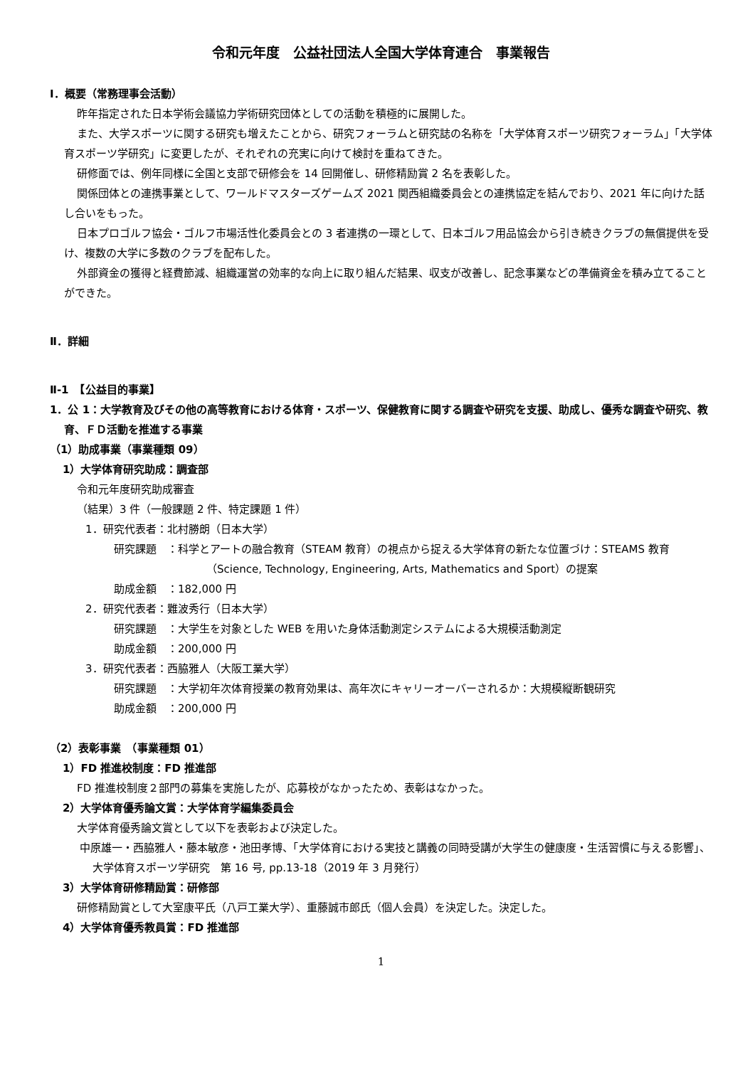令和元年度　公益社団法人全国大学体育連合　事業報告
Ⅰ．概要（常務理事会活動）
昨年指定された日本学術会議協力学術研究団体としての活動を積極的に展開した。
また、大学スポーツに関する研究も増えたことから、研究フォーラムと研究誌の名称を「大学体育スポーツ研究フォーラム」「大学体育スポーツ学研究」に変更したが、それぞれの充実に向けて検討を重ねてきた。
研修面では、例年同様に全国と支部で研修会を 14 回開催し、研修精励賞 2 名を表彰した。
関係団体との連携事業として、ワールドマスターズゲームズ 2021 関西組織委員会との連携協定を結んでおり、2021 年に向けた話し合いをもった。
日本プロゴルフ協会・ゴルフ市場活性化委員会との 3 者連携の一環として、日本ゴルフ用品協会から引き続きクラブの無償提供を受け、複数の大学に多数のクラブを配布した。
外部資金の獲得と経費節減、組織運営の効率的な向上に取り組んだ結果、収支が改善し、記念事業などの準備資金を積み立てることができた。
Ⅱ．詳細
Ⅱ-1　【公益目的事業】
1．公 1：大学教育及びその他の高等教育における体育・スポーツ、保健教育に関する調査や研究を支援、助成し、優秀な調査や研究、教育、ＦＤ活動を推進する事業
（1）助成事業（事業種類 09）
1）大学体育研究助成：調査部
令和元年度研究助成審査
（結果）3 件（一般課題 2 件、特定課題 1 件）
1．研究代表者：北村勝朗（日本大学）
研究課題　：科学とアートの融合教育（STEAM 教育）の視点から捉える大学体育の新たな位置づけ：STEAMS 教育（Science, Technology, Engineering, Arts, Mathematics and Sport）の提案
助成金額　：182,000 円
2．研究代表者：難波秀行（日本大学）
研究課題　：大学生を対象とした WEB を用いた身体活動測定システムによる大規模活動測定
助成金額　：200,000 円
3．研究代表者：西脇雅人（大阪工業大学）
研究課題　：大学初年次体育授業の教育効果は、高年次にキャリーオーバーされるか：大規模縦断観研究
助成金額　：200,000 円
（2）表彰事業　（事業種類 01）
1）FD 推進校制度：FD 推進部
FD 推進校制度２部門の募集を実施したが、応募校がなかったため、表彰はなかった。
2）大学体育優秀論文賞：大学体育学編集委員会
大学体育優秀論文賞として以下を表彰および決定した。
中原雄一・西脇雅人・藤本敏彦・池田孝博、「大学体育における実技と講義の同時受講が大学生の健康度・生活習慣に与える影響」、大学体育スポーツ学研究　第 16 号, pp.13-18（2019 年 3 月発行）
3）大学体育研修精励賞：研修部
研修精励賞として大室康平氏（八戸工業大学）、重藤誠市郎氏（個人会員）を決定した。決定した。
4）大学体育優秀教員賞：FD 推進部
1